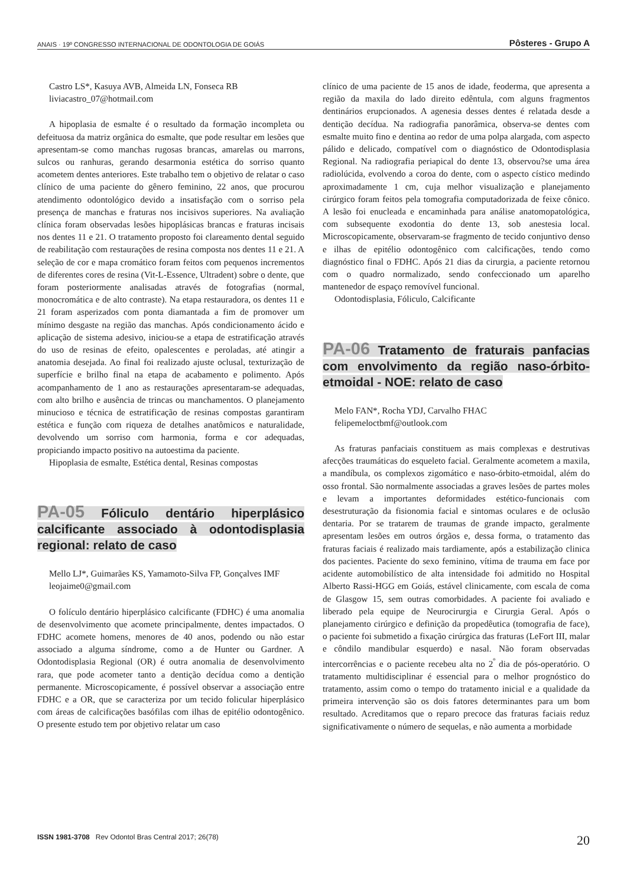ANAIS · 19º CONGRESSO INTERNACIONAL DE ODONTOLOGIA DE GOIÁS Pôsteres - Grupo A
Castro LS*, Kasuya AVB, Almeida LN, Fonseca RB
liviacastro_07@hotmail.com
A hipoplasia de esmalte é o resultado da formação incompleta ou defeituosa da matriz orgânica do esmalte, que pode resultar em lesões que apresentam-se como manchas rugosas brancas, amarelas ou marrons, sulcos ou ranhuras, gerando desarmonia estética do sorriso quanto acometem dentes anteriores. Este trabalho tem o objetivo de relatar o caso clínico de uma paciente do gênero feminino, 22 anos, que procurou atendimento odontológico devido a insatisfação com o sorriso pela presença de manchas e fraturas nos incisivos superiores. Na avaliação clínica foram observadas lesões hipoplásicas brancas e fraturas incisais nos dentes 11 e 21. O tratamento proposto foi clareamento dental seguido de reabilitação com restaurações de resina composta nos dentes 11 e 21. A seleção de cor e mapa cromático foram feitos com pequenos incrementos de diferentes cores de resina (Vit-L-Essence, Ultradent) sobre o dente, que foram posteriormente analisadas através de fotografias (normal, monocromática e de alto contraste). Na etapa restauradora, os dentes 11 e 21 foram asperizados com ponta diamantada a fim de promover um mínimo desgaste na região das manchas. Após condicionamento ácido e aplicação de sistema adesivo, iniciou-se a etapa de estratificação através do uso de resinas de efeito, opalescentes e peroladas, até atingir a anatomia desejada. Ao final foi realizado ajuste oclusal, texturização de superfície e brilho final na etapa de acabamento e polimento. Após acompanhamento de 1 ano as restaurações apresentaram-se adequadas, com alto brilho e ausência de trincas ou manchamentos. O planejamento minucioso e técnica de estratificação de resinas compostas garantiram estética e função com riqueza de detalhes anatômicos e naturalidade, devolvendo um sorriso com harmonia, forma e cor adequadas, propiciando impacto positivo na autoestima da paciente.
Hipoplasia de esmalte, Estética dental, Resinas compostas
PA-05 Fóliculo dentário hiperplásico calcificante associado à odontodisplasia regional: relato de caso
Mello LJ*, Guimarães KS, Yamamoto-Silva FP, Gonçalves IMF
leojaime0@gmail.com
O folículo dentário hiperplásico calcificante (FDHC) é uma anomalia de desenvolvimento que acomete principalmente, dentes impactados. O FDHC acomete homens, menores de 40 anos, podendo ou não estar associado a alguma síndrome, como a de Hunter ou Gardner. A Odontodisplasia Regional (OR) é outra anomalia de desenvolvimento rara, que pode acometer tanto a dentição decídua como a dentição permanente. Microscopicamente, é possível observar a associação entre FDHC e a OR, que se caracteriza por um tecido folicular hiperplásico com áreas de calcificações basófilas com ilhas de epitélio odontogênico. O presente estudo tem por objetivo relatar um caso
clínico de uma paciente de 15 anos de idade, feoderma, que apresenta a região da maxila do lado direito edêntula, com alguns fragmentos dentinários erupcionados. A agenesia desses dentes é relatada desde a dentição decídua. Na radiografia panorâmica, observa-se dentes com esmalte muito fino e dentina ao redor de uma polpa alargada, com aspecto pálido e delicado, compatível com o diagnóstico de Odontodisplasia Regional. Na radiografia periapical do dente 13, observou?se uma área radiolúcida, evolvendo a coroa do dente, com o aspecto cístico medindo aproximadamente 1 cm, cuja melhor visualização e planejamento cirúrgico foram feitos pela tomografia computadorizada de feixe cônico. A lesão foi enucleada e encaminhada para análise anatomopatológica, com subsequente exodontia do dente 13, sob anestesia local. Microscopicamente, observaram-se fragmento de tecido conjuntivo denso e ilhas de epitélio odontogênico com calcificações, tendo como diagnóstico final o FDHC. Após 21 dias da cirurgia, a paciente retornou com o quadro normalizado, sendo confeccionado um aparelho mantenedor de espaço removível funcional.
Odontodisplasia, Fóliculo, Calcificante
PA-06 Tratamento de fraturais panfacias com envolvimento da região naso-órbito-etmoidal - NOE: relato de caso
Melo FAN*, Rocha YDJ, Carvalho FHAC
felipemeloctbmf@outlook.com
As fraturas panfaciais constituem as mais complexas e destrutivas afecções traumáticas do esqueleto facial. Geralmente acometem a maxila, a mandíbula, os complexos zigomático e naso-órbito-etmoidal, além do osso frontal. São normalmente associadas a graves lesões de partes moles e levam a importantes deformidades estético-funcionais com desestruturação da fisionomia facial e sintomas oculares e de oclusão dentaria. Por se tratarem de traumas de grande impacto, geralmente apresentam lesões em outros órgãos e, dessa forma, o tratamento das fraturas faciais é realizado mais tardiamente, após a estabilização clinica dos pacientes. Paciente do sexo feminino, vítima de trauma em face por acidente automobilístico de alta intensidade foi admitido no Hospital Alberto Rassi-HGG em Goiás, estável clinicamente, com escala de coma de Glasgow 15, sem outras comorbidades. A paciente foi avaliado e liberado pela equipe de Neurocirurgia e Cirurgia Geral. Após o planejamento cirúrgico e definição da propedêutica (tomografia de face), o paciente foi submetido a fixação cirúrgica das fraturas (LeFort III, malar e côndilo mandibular esquerdo) e nasal. Não foram observadas intercorrências e o paciente recebeu alta no 2<sup>º</sup> dia de pós-operatório. O tratamento multidisciplinar é essencial para o melhor prognóstico do tratamento, assim como o tempo do tratamento inicial e a qualidade da primeira intervenção são os dois fatores determinantes para um bom resultado. Acreditamos que o reparo precoce das fraturas faciais reduz significativamente o número de sequelas, e não aumenta a morbidade
ISSN 1981-3708 Rev Odontol Bras Central 2017; 26(78) 20